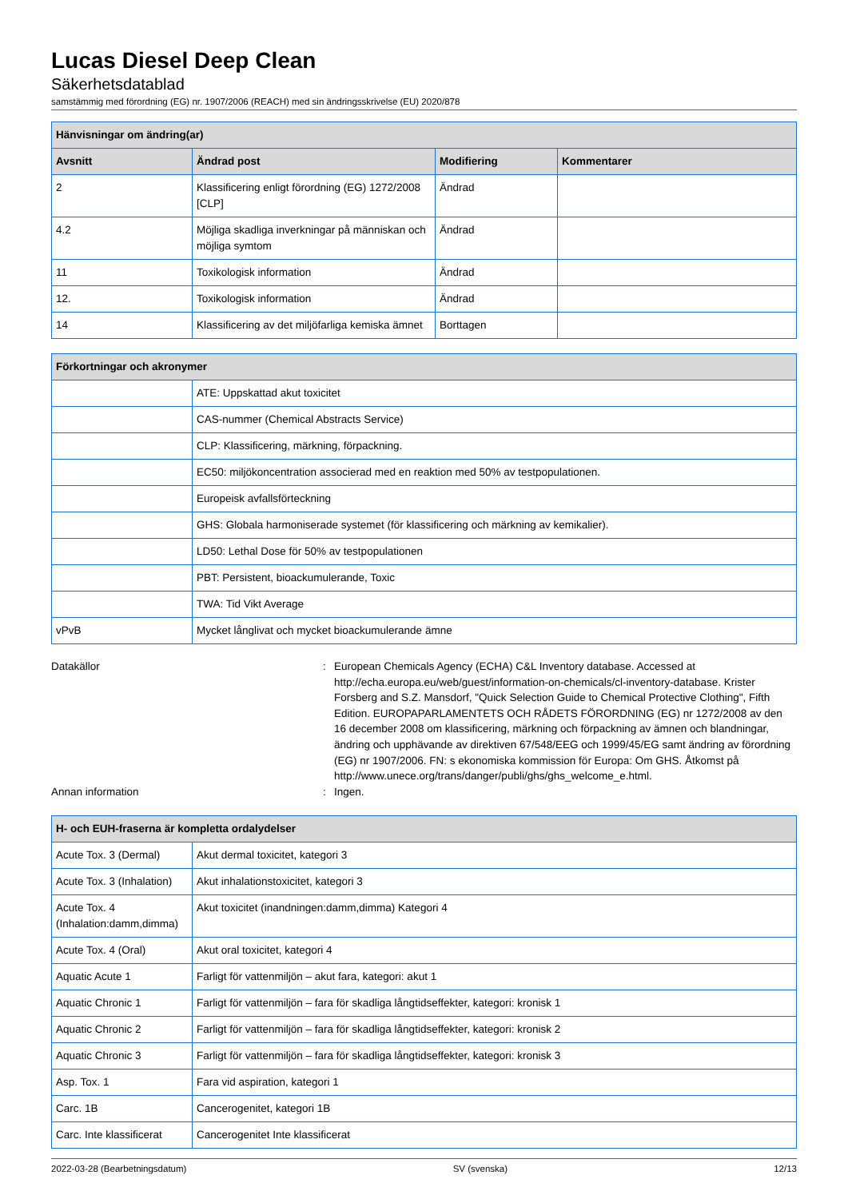Lucas Diesel Deep Clean
Säkerhetsdatablad
samstämmig med förordning (EG) nr. 1907/2006 (REACH) med sin ändringsskrivelse (EU) 2020/878
| Hänvisningar om ändring(ar) | | | |
| --- | --- | --- | --- |
| Avsnitt | Ändrad post | Modifiering | Kommentarer |
| 2 | Klassificering enligt förordning (EG) 1272/2008 [CLP] | Ändrad | |
| 4.2 | Möjliga skadliga inverkningar på människan och möjliga symtom | Ändrad | |
| 11 | Toxikologisk information | Ändrad | |
| 12. | Toxikologisk information | Ändrad | |
| 14 | Klassificering av det miljöfarliga kemiska ämnet | Borttagen | |
| Förkortningar och akronymer | |
| --- | --- |
| | ATE: Uppskattad akut toxicitet |
| | CAS-nummer (Chemical Abstracts Service) |
| | CLP: Klassificering, märkning, förpackning. |
| | EC50: miljökoncentration associerad med en reaktion med 50% av testpopulationen. |
| | Europeisk avfallsförteckning |
| | GHS: Globala harmoniserade systemet (för klassificering och märkning av kemikalier). |
| | LD50: Lethal Dose för 50% av testpopulationen |
| | PBT: Persistent, bioackumulerande, Toxic |
| | TWA: Tid Vikt Average |
| vPvB | Mycket långlivat och mycket bioackumulerande ämne |
Datakällor : European Chemicals Agency (ECHA) C&L Inventory database. Accessed at http://echa.europa.eu/web/guest/information-on-chemicals/cl-inventory-database. Krister Forsberg and S.Z. Mansdorf, "Quick Selection Guide to Chemical Protective Clothing", Fifth Edition. EUROPAPARLAMENTETS OCH RÅDETS FÖRORDNING (EG) nr 1272/2008 av den 16 december 2008 om klassificering, märkning och förpackning av ämnen och blandningar, ändring och upphävande av direktiven 67/548/EEG och 1999/45/EG samt ändring av förordning (EG) nr 1907/2006. FN: s ekonomiska kommission för Europa: Om GHS. Åtkomst på http://www.unece.org/trans/danger/publi/ghs/ghs_welcome_e.html.
Annan information : Ingen.
| H- och EUH-fraserna är kompletta ordalydelser | |
| --- | --- |
| Acute Tox. 3 (Dermal) | Akut dermal toxicitet, kategori 3 |
| Acute Tox. 3 (Inhalation) | Akut inhalationstoxicitet, kategori 3 |
| Acute Tox. 4 (Inhalation:damm,dimma) | Akut toxicitet (inandningen:damm,dimma) Kategori 4 |
| Acute Tox. 4 (Oral) | Akut oral toxicitet, kategori 4 |
| Aquatic Acute 1 | Farligt för vattenmiljön – akut fara, kategori: akut 1 |
| Aquatic Chronic 1 | Farligt för vattenmiljön – fara för skadliga långtidseffekter, kategori: kronisk 1 |
| Aquatic Chronic 2 | Farligt för vattenmiljön – fara för skadliga långtidseffekter, kategori: kronisk 2 |
| Aquatic Chronic 3 | Farligt för vattenmiljön – fara för skadliga långtidseffekter, kategori: kronisk 3 |
| Asp. Tox. 1 | Fara vid aspiration, kategori 1 |
| Carc. 1B | Cancerogenitet, kategori 1B |
| Carc. Inte klassificerat | Cancerogenitet Inte klassificerat |
2022-03-28 (Bearbetningsdatum) SV (svenska) 12/13